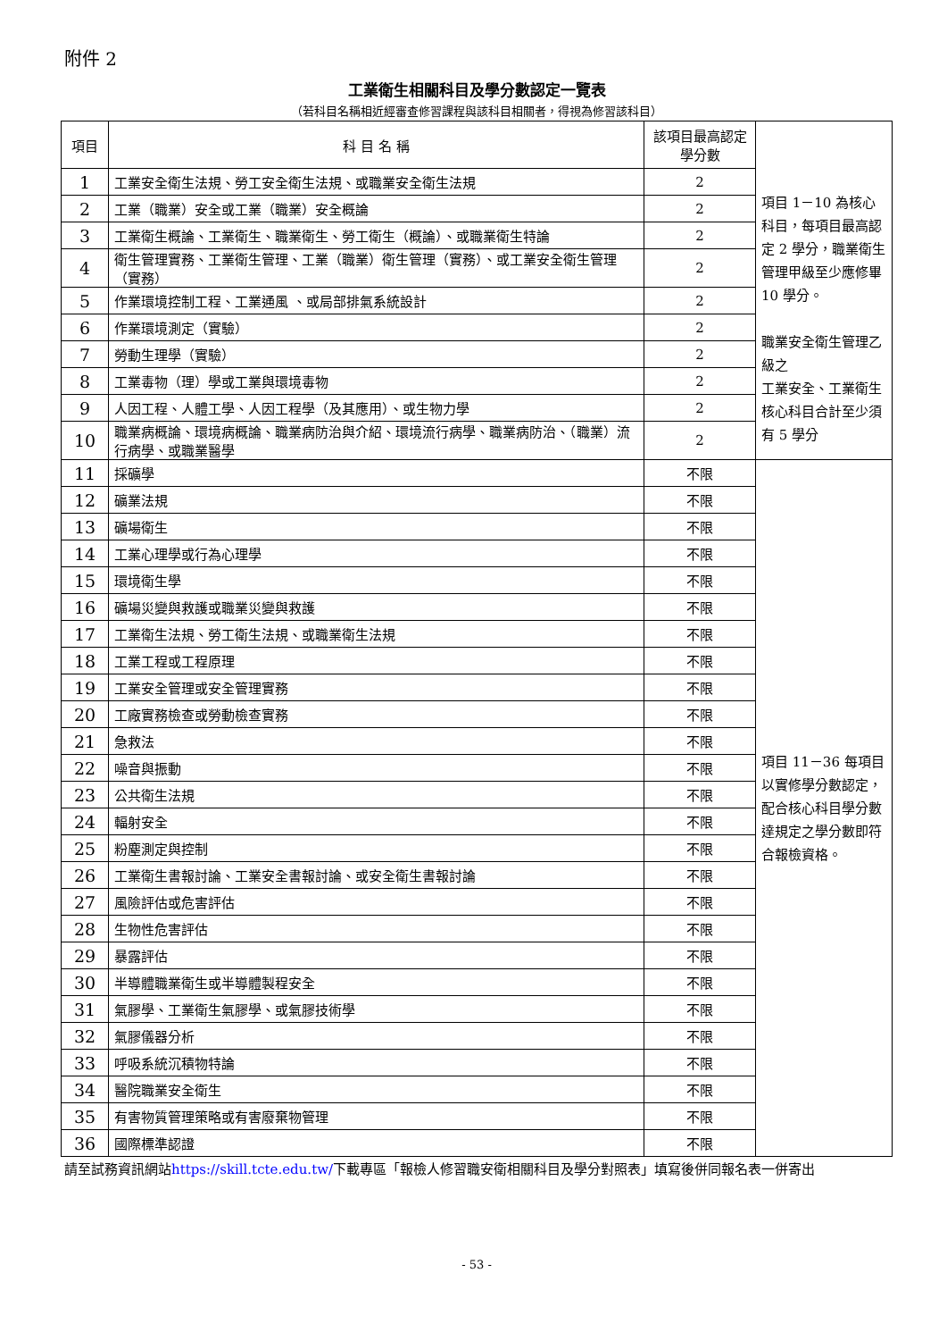附件 2
工業衛生相關科目及學分數認定一覽表
（若科目名稱相近經審查修習課程與該科目相關者，得視為修習該科目）
| 項目 | 科 目 名 稱 | 該項目最高認定學分數 | 項目 1－10 為核心科目，每項目最高認定 2 學分，職業衛生管理甲級至少應修畢 10 學分。 職業安全衛生管理乙級之 工業安全、工業衛生核心科目合計至少須有 5 學分 |
| 1 | 工業安全衛生法規、勞工安全衛生法規、或職業安全衛生法規 | 2 | |
| 2 | 工業（職業）安全或工業（職業）安全概論 | 2 | |
| 3 | 工業衛生概論、工業衛生、職業衛生、勞工衛生（概論）、或職業衛生特論 | 2 | |
| 4 | 衛生管理實務、工業衛生管理、工業（職業）衛生管理（實務）、或工業安全衛生管理（實務） | 2 | |
| 5 | 作業環境控制工程、工業通風 、或局部排氣系統設計 | 2 | |
| 6 | 作業環境測定（實驗） | 2 | |
| 7 | 勞動生理學（實驗） | 2 | |
| 8 | 工業毒物（理）學或工業與環境毒物 | 2 | |
| 9 | 人因工程、人體工學、人因工程學（及其應用）、或生物力學 | 2 | |
| 10 | 職業病概論、環境病概論、職業病防治與介紹、環境流行病學、職業病防治、（職業）流行病學、或職業醫學 | 2 | |
| 11 | 採礦學 | 不限 | 項目 11－36 每項目以實修學分數認定，配合核心科目學分數達規定之學分數即符合報檢資格。 |
| 12 | 礦業法規 | 不限 | |
| 13 | 礦場衛生 | 不限 | |
| 14 | 工業心理學或行為心理學 | 不限 | |
| 15 | 環境衛生學 | 不限 | |
| 16 | 礦場災變與救護或職業災變與救護 | 不限 | |
| 17 | 工業衛生法規、勞工衛生法規、或職業衛生法規 | 不限 | |
| 18 | 工業工程或工程原理 | 不限 | |
| 19 | 工業安全管理或安全管理實務 | 不限 | |
| 20 | 工廠實務檢查或勞動檢查實務 | 不限 | |
| 21 | 急救法 | 不限 | |
| 22 | 噪音與振動 | 不限 | |
| 23 | 公共衛生法規 | 不限 | |
| 24 | 輻射安全 | 不限 | |
| 25 | 粉塵測定與控制 | 不限 | |
| 26 | 工業衛生書報討論、工業安全書報討論、或安全衛生書報討論 | 不限 | |
| 27 | 風險評估或危害評估 | 不限 | |
| 28 | 生物性危害評估 | 不限 | |
| 29 | 暴露評估 | 不限 | |
| 30 | 半導體職業衛生或半導體製程安全 | 不限 | |
| 31 | 氣膠學、工業衛生氣膠學、或氣膠技術學 | 不限 | |
| 32 | 氣膠儀器分析 | 不限 | |
| 33 | 呼吸系統沉積物特論 | 不限 | |
| 34 | 醫院職業安全衛生 | 不限 | |
| 35 | 有害物質管理策略或有害廢棄物管理 | 不限 | |
| 36 | 國際標準認證 | 不限 | |
請至試務資訊網站https://skill.tcte.edu.tw/下載專區「報檢人修習職安衛相關科目及學分對照表」填寫後併同報名表一併寄出
- 53 -